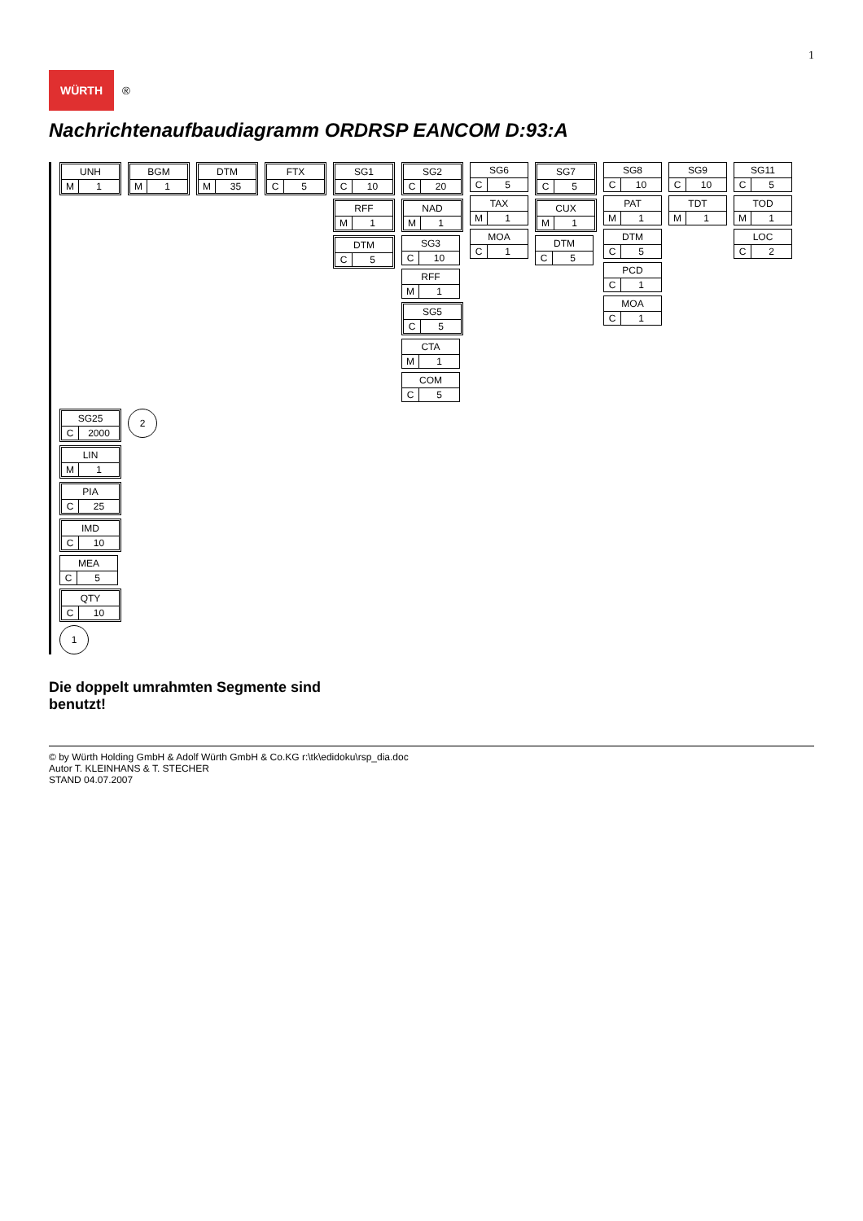1
WÜRTH
<sup>®</sup>
Nachrichtenaufbaudiagramm ORDRSP EANCOM D:93:A
UNH
M 1
BGM
M 1
DTM
M 35
FTX
C 5
SG1
C 10
RFF
M 1
DTM
C 5
SG2
C 20
NAD
M 1
SG3
C 10
RFF
M 1
SG5
C 5
CTA
M 1
COM
C 5
SG6
C 5
TAX
M 1
MOA
C 1
SG7
C 5
CUX
M 1
DTM
C 5
SG8
C 10
PAT
M 1
DTM
C 5
PCD
C 1
MOA
C 1
SG9
C 10
TDT
M 1
SG11
C 5
TOD
M 1
LOC
C 2
SG25
C 2000
LIN
M 1
PIA
C 25
IMD
C 10
MEA
C 5
QTY
C 10
1
2
Die doppelt umrahmten Segmente sind
benutzt!
© by Würth Holding GmbH & Adolf Würth GmbH & Co.KG r:\tk\edidoku\rsp_dia.doc
Autor T. KLEINHANS & T. STECHER
STAND 04.07.2007